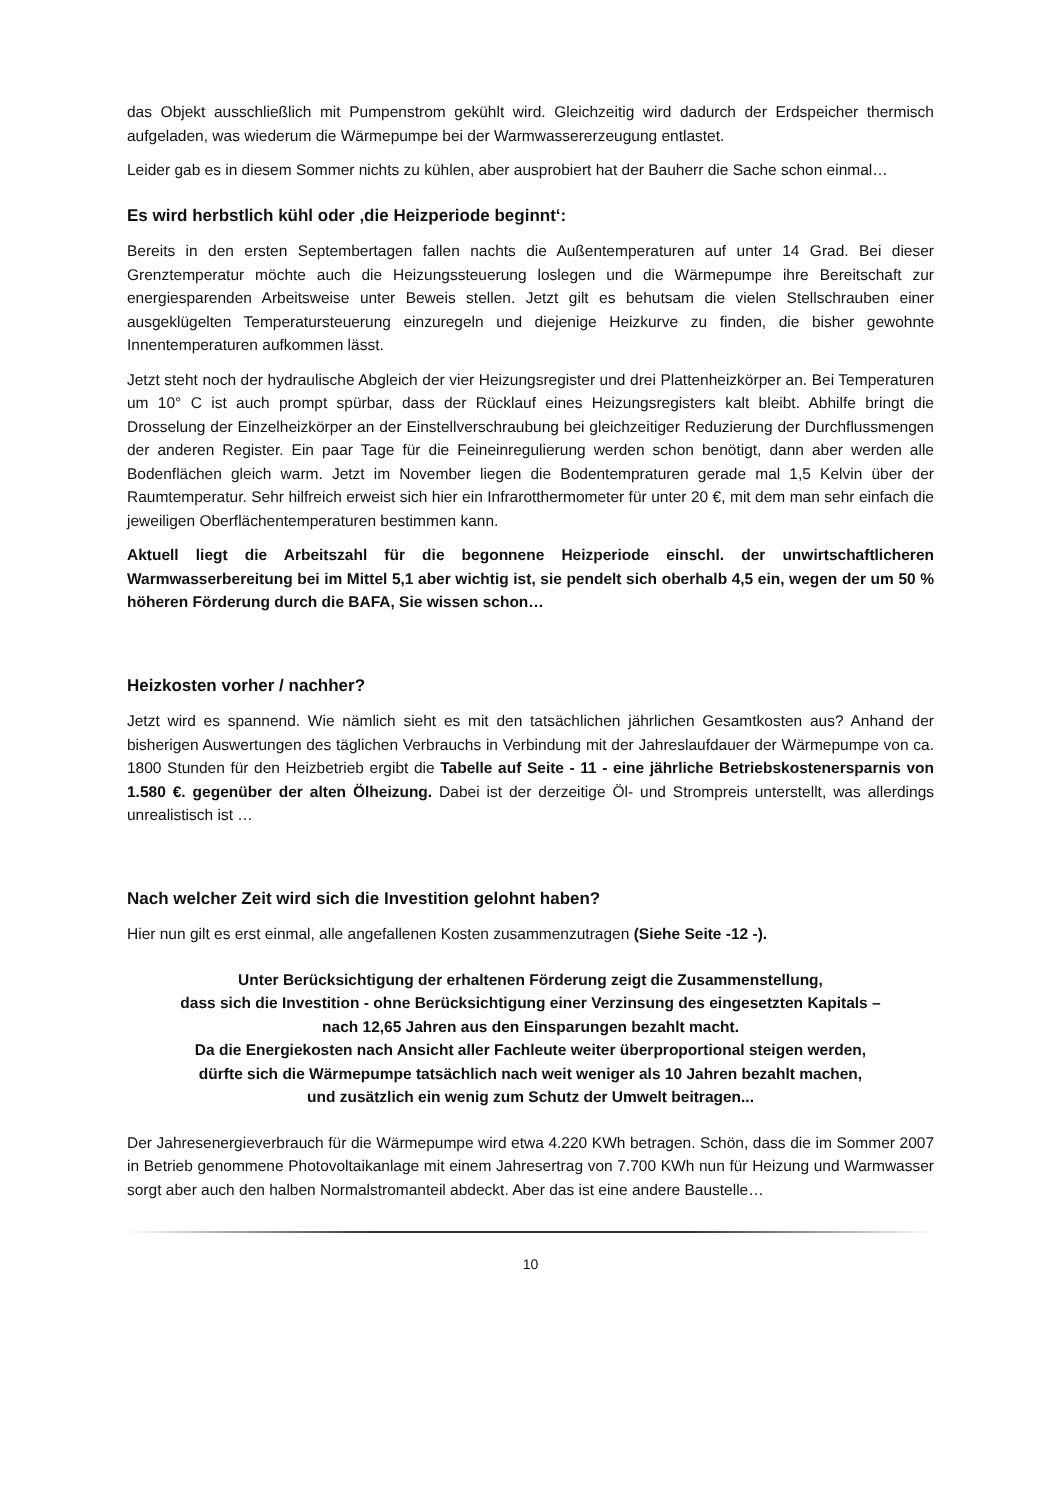das Objekt ausschließlich mit Pumpenstrom gekühlt wird. Gleichzeitig wird dadurch der Erdspeicher thermisch aufgeladen, was wiederum die Wärmepumpe bei der Warmwassererzeugung entlastet.
Leider gab es in diesem Sommer nichts zu kühlen, aber ausprobiert hat der Bauherr die Sache schon einmal…
Es wird herbstlich kühl oder ‚die Heizperiode beginnt‘:
Bereits in den ersten Septembertagen fallen nachts die Außentemperaturen auf unter 14 Grad. Bei dieser Grenztemperatur möchte auch die Heizungssteuerung loslegen und die Wärmepumpe ihre Bereitschaft zur energiesparenden Arbeitsweise unter Beweis stellen. Jetzt gilt es behutsam die vielen Stellschrauben einer ausgeklügelten Temperatursteuerung einzuregeln und diejenige Heizkurve zu finden, die bisher gewohnte Innentemperaturen aufkommen lässt.
Jetzt steht noch der hydraulische Abgleich der vier Heizungsregister und drei Plattenheizkörper an. Bei Temperaturen um 10° C ist auch prompt spürbar, dass der Rücklauf eines Heizungsregisters kalt bleibt. Abhilfe bringt die Drosselung der Einzelheizkörper an der Einstellverschraubung bei gleichzeitiger Reduzierung der Durchflussmengen der anderen Register. Ein paar Tage für die Feineinregulierung werden schon benötigt, dann aber werden alle Bodenflächen gleich warm. Jetzt im November liegen die Bodentempraturen gerade mal 1,5 Kelvin über der Raumtemperatur. Sehr hilfreich erweist sich hier ein Infrarotthermometer für unter 20 €, mit dem man sehr einfach die jeweiligen Oberflächentemperaturen bestimmen kann.
Aktuell liegt die Arbeitszahl für die begonnene Heizperiode einschl. der unwirtschaftlicheren Warmwasserbereitung bei im Mittel 5,1 aber wichtig ist, sie pendelt sich oberhalb 4,5 ein, wegen der um 50 % höheren Förderung durch die BAFA, Sie wissen schon…
Heizkosten vorher / nachher?
Jetzt wird es spannend. Wie nämlich sieht es mit den tatsächlichen jährlichen Gesamtkosten aus? Anhand der bisherigen Auswertungen des täglichen Verbrauchs in Verbindung mit der Jahreslaufdauer der Wärmepumpe von ca. 1800 Stunden für den Heizbetrieb ergibt die Tabelle auf Seite - 11 - eine jährliche Betriebskostenersparnis von 1.580 €. gegenüber der alten Ölheizung. Dabei ist der derzeitige Öl- und Strompreis unterstellt, was allerdings unrealistisch ist …
Nach welcher Zeit wird sich die Investition gelohnt haben?
Hier nun gilt es erst einmal, alle angefallenen Kosten zusammenzutragen (Siehe Seite -12 -).
Unter Berücksichtigung der erhaltenen Förderung zeigt die Zusammenstellung,
dass sich die Investition - ohne Berücksichtigung einer Verzinsung des eingesetzten Kapitals –
nach 12,65 Jahren aus den Einsparungen bezahlt macht.
Da die Energiekosten nach Ansicht aller Fachleute weiter überproportional steigen werden,
dürfte sich die Wärmepumpe tatsächlich nach weit weniger als 10 Jahren bezahlt machen,
und zusätzlich ein wenig zum Schutz der Umwelt beitragen...
Der Jahresenergieverbrauch für die Wärmepumpe wird etwa 4.220 KWh betragen. Schön, dass die im Sommer 2007 in Betrieb genommene Photovoltaikanlage mit einem Jahresertrag von 7.700 KWh nun für Heizung und Warmwasser sorgt aber auch den halben Normalstromanteil abdeckt. Aber das ist eine andere Baustelle…
10